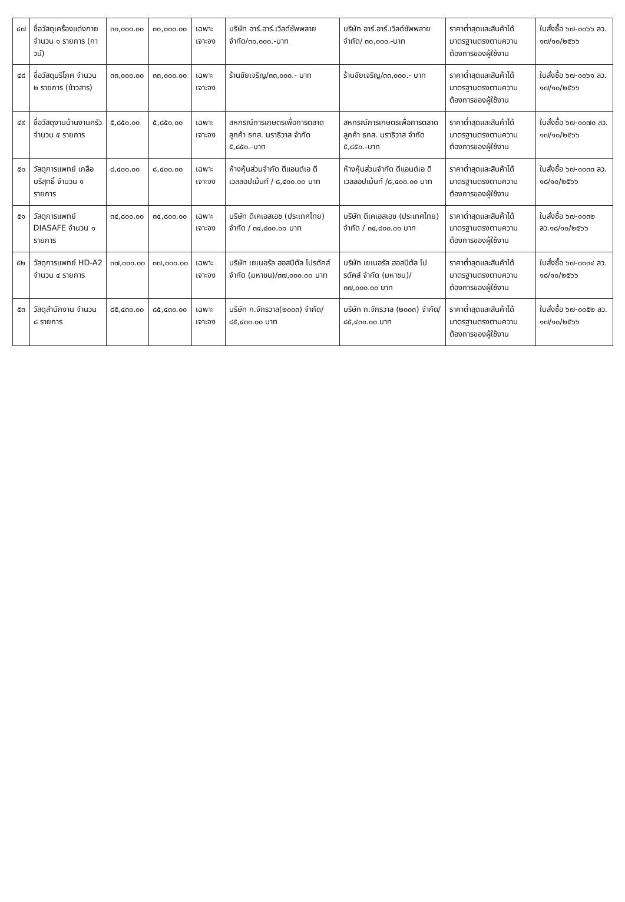| ๔๗ | ชื่อวัสดุเครื่องแต่งกาย จำนวน ๑ รายการ (กาวน์) | ๓๐,๐๐๐.๐๐ | ๓๐,๐๐๐.๐๐ | เฉพาะเจาะจง | บริษัท อาร์.อาร์.เวิลด์ซัพพลาย จำกัด/๓๐,๐๐๐.-บาท | บริษัท อาร์.อาร์.เวิลด์ซัพพลาย จำกัด/ ๓๐,๐๐๐.-บาท | ราคาต่ำสุดและสินค้าได้มาตรฐานตรงตามความต้องการของผู้ใช้งาน | ใบสั่งซื้อ ๖๗-๐๐๖๖ ลว. ๑๗/๑๐/๒๕๖๖ |
| ๔๘ | ชื่อวัสดุบริโภค จำนวน ๒ รายการ (ข้าวสาร) | ๓๓,๐๐๐.๐๐ | ๓๓,๐๐๐.๐๐ | เฉพาะเจาะจง | ร้านชัยเจริญ/๓๓,๐๐๐.- บาท | ร้านชัยเจริญ/๓๓,๐๐๐.- บาท | ราคาต่ำสุดและสินค้าได้มาตรฐานตรงตามความต้องการของผู้ใช้งาน | ใบสั่งซื้อ ๖๗-๐๐๖๑ ลว. ๑๗/๑๐/๒๕๖๖ |
| ๔๙ | ชื่อวัสดุงานบ้านงานครัว จำนวน ๕ รายการ | ๕,๘๕๐.๐๐ | ๕,๘๕๐.๐๐ | เฉพาะเจาะจง | สหกรณ์การเกษตรเพื่อการตลาดลูกค้า ธกส. นราธิวาส จำกัด ๕,๘๕๐.-บาท | สหกรณ์การเกษตรเพื่อการตลาดลูกค้า ธกส. นราธิวาส จำกัด ๕,๘๕๐.-บาท | ราคาต่ำสุดและสินค้าได้มาตรฐานตรงตามความต้องการของผู้ใช้งาน | ใบสั่งซื้อ ๖๗-๐๐๗๐ ลว. ๑๗/๑๐/๒๕๖๖ |
| ๕๐ | วัสดุการแพทย์ เกลือบริสุทธิ์ จำนวน ๑ รายการ | ๘,๔๐๐.๐๐ | ๘,๔๐๐.๐๐ | เฉพาะเจาะจง | ห้างหุ้นส่วนจำกัด ดีแอนด์เอ ดีเวลลอปเม้นท์ / ๘,๔๐๐.๐๐ บาท | ห้างหุ้นส่วนจำกัด ดีแอนด์เอ ดีเวลลอปเม้นท์ /๘,๔๐๐.๐๐ บาท | ราคาต่ำสุดและสินค้าได้มาตรฐานตรงตามความต้องการของผู้ใช้งาน | ใบสั่งซื้อ ๖๗-๐๐๓๓ ลว. ๑๘/๑๐/๒๕๖๖ |
| ๕๑ | วัสดุการแพทย์ DIASAFE จำนวน ๑ รายการ | ๓๔,๘๐๐.๐๐ | ๓๔,๘๐๐.๐๐ | เฉพาะเจาะจง | บริษัท ดีเคเอสเอช (ประเทศไทย) จำกัด / ๓๔,๘๐๐.๐๐ บาท | บริษัท ดีเคเอสเอช (ประเทศไทย) จำกัด / ๓๔,๘๐๐.๐๐ บาท | ราคาต่ำสุดและสินค้าได้มาตรฐานตรงตามความต้องการของผู้ใช้งาน | ใบสั่งซื้อ ๖๗-๐๐๓๒ ลว.๑๘/๑๐/๒๕๖๖ |
| ๕๒ | วัสดุการแพทย์ HD-A2 จำนวน ๔ รายการ | ๓๗,๐๐๐.๐๐ | ๓๗,๐๐๐.๐๐ | เฉพาะเจาะจง | บริษัท เยเนอรัล ฮอสปิตัล โปรดัคส์ จำกัด (มหาชน)/๓๗,๐๐๐.๐๐ บาท | บริษัท เยเนอรัล ฮอสปิตัล โปรดัคส์ จำกัด (มหาชน)/๓๗,๐๐๐.๐๐ บาท | ราคาต่ำสุดและสินค้าได้มาตรฐานตรงตามความต้องการของผู้ใช้งาน | ใบสั่งซื้อ ๖๗-๐๐๓๔ ลว. ๑๘/๑๐/๒๕๖๖ |
| ๕๓ | วัสดุสำนักงาน จำนวน ๘ รายการ | ๘๕,๔๓๐.๐๐ | ๘๕,๔๓๐.๐๐ | เฉพาะเจาะจง | บริษัท ก.จักรวาล(๒๐๐๓) จำกัด/๘๕,๔๓๐.๐๐ บาท | บริษัท ก.จักรวาล (๒๐๐๓) จำกัด/ ๘๕,๔๓๐.๐๐ บาท | ราคาต่ำสุดและสินค้าได้มาตรฐานตรงตามความต้องการของผู้ใช้งาน | ใบสั่งซื้อ ๖๗-๐๐๕๒ ลว. ๑๗/๑๐/๒๕๖๖ |